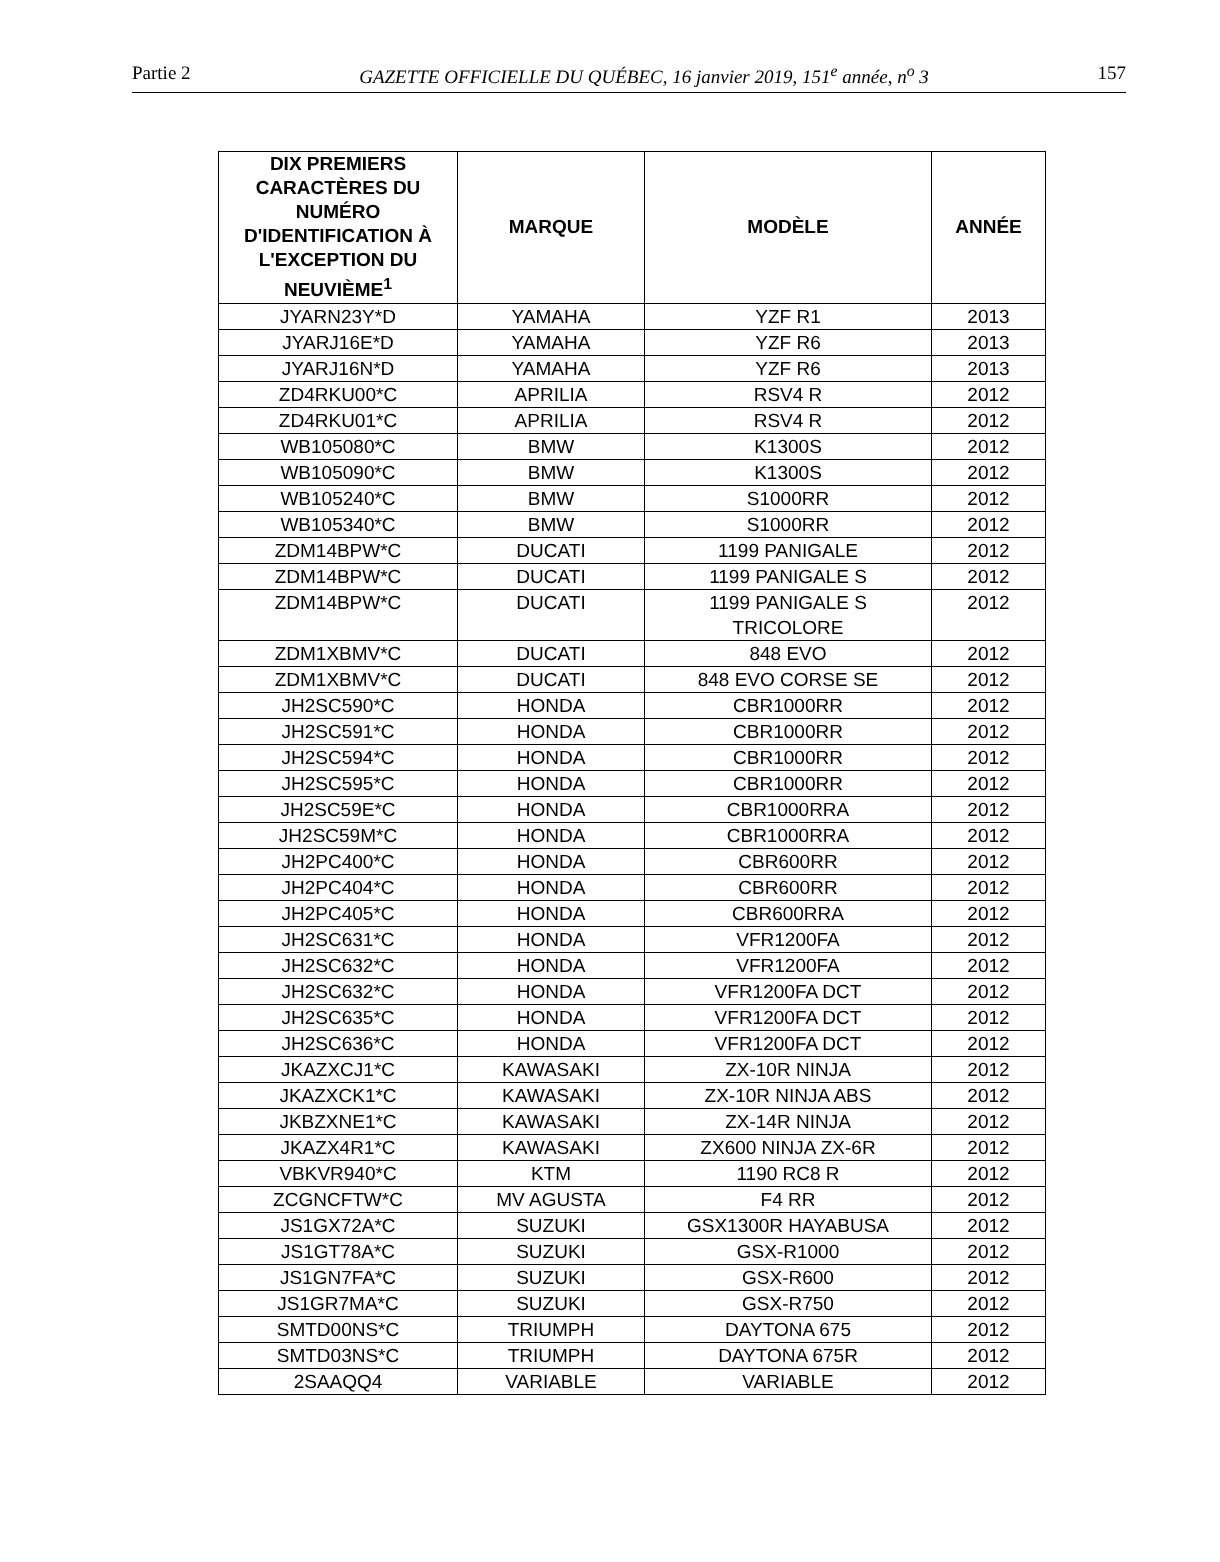Partie 2 GAZETTE OFFICIELLE DU QUÉBEC, 16 janvier 2019, 151<sup>e</sup> année, n<sup>o</sup> 3 157
| DIX PREMIERS CARACTÈRES DU NUMÉRO D'IDENTIFICATION À L'EXCEPTION DU NEUVIÈME<sup>1</sup> | MARQUE | MODÈLE | ANNÉE |
| --- | --- | --- | --- |
| JYARN23Y*D | YAMAHA | YZF R1 | 2013 |
| JYARJ16E*D | YAMAHA | YZF R6 | 2013 |
| JYARJ16N*D | YAMAHA | YZF R6 | 2013 |
| ZD4RKU00*C | APRILIA | RSV4 R | 2012 |
| ZD4RKU01*C | APRILIA | RSV4 R | 2012 |
| WB105080*C | BMW | K1300S | 2012 |
| WB105090*C | BMW | K1300S | 2012 |
| WB105240*C | BMW | S1000RR | 2012 |
| WB105340*C | BMW | S1000RR | 2012 |
| ZDM14BPW*C | DUCATI | 1199 PANIGALE | 2012 |
| ZDM14BPW*C | DUCATI | 1199 PANIGALE S | 2012 |
| ZDM14BPW*C | DUCATI | 1199 PANIGALE S TRICOLORE | 2012 |
| ZDM1XBMV*C | DUCATI | 848 EVO | 2012 |
| ZDM1XBMV*C | DUCATI | 848 EVO CORSE SE | 2012 |
| JH2SC590*C | HONDA | CBR1000RR | 2012 |
| JH2SC591*C | HONDA | CBR1000RR | 2012 |
| JH2SC594*C | HONDA | CBR1000RR | 2012 |
| JH2SC595*C | HONDA | CBR1000RR | 2012 |
| JH2SC59E*C | HONDA | CBR1000RRA | 2012 |
| JH2SC59M*C | HONDA | CBR1000RRA | 2012 |
| JH2PC400*C | HONDA | CBR600RR | 2012 |
| JH2PC404*C | HONDA | CBR600RR | 2012 |
| JH2PC405*C | HONDA | CBR600RRA | 2012 |
| JH2SC631*C | HONDA | VFR1200FA | 2012 |
| JH2SC632*C | HONDA | VFR1200FA | 2012 |
| JH2SC632*C | HONDA | VFR1200FA DCT | 2012 |
| JH2SC635*C | HONDA | VFR1200FA DCT | 2012 |
| JH2SC636*C | HONDA | VFR1200FA DCT | 2012 |
| JKAZXCJ1*C | KAWASAKI | ZX-10R NINJA | 2012 |
| JKAZXCK1*C | KAWASAKI | ZX-10R NINJA ABS | 2012 |
| JKBZXNE1*C | KAWASAKI | ZX-14R NINJA | 2012 |
| JKAZX4R1*C | KAWASAKI | ZX600 NINJA ZX-6R | 2012 |
| VBKVR940*C | KTM | 1190 RC8 R | 2012 |
| ZCGNCFTW*C | MV AGUSTA | F4 RR | 2012 |
| JS1GX72A*C | SUZUKI | GSX1300R HAYABUSA | 2012 |
| JS1GT78A*C | SUZUKI | GSX-R1000 | 2012 |
| JS1GN7FA*C | SUZUKI | GSX-R600 | 2012 |
| JS1GR7MA*C | SUZUKI | GSX-R750 | 2012 |
| SMTD00NS*C | TRIUMPH | DAYTONA 675 | 2012 |
| SMTD03NS*C | TRIUMPH | DAYTONA 675R | 2012 |
| 2SAAQQ4 | VARIABLE | VARIABLE | 2012 |